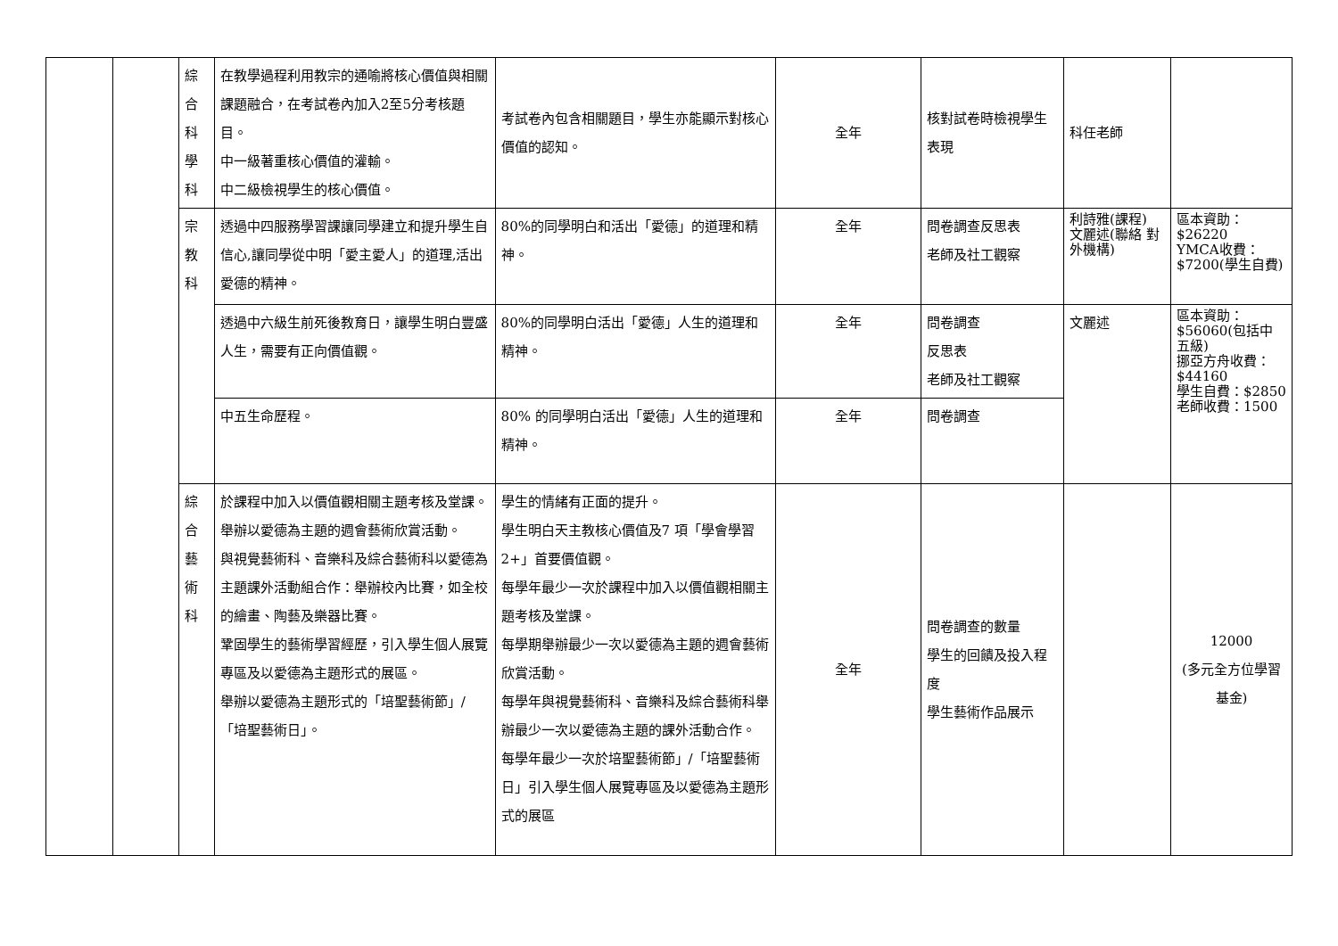| | | 綜 合 科 學 科 | 在教學過程利用教宗的通喻將核心價值與相關課題融合，在考試卷內加入2至5分考核題目。 中一級著重核心價值的灌輸。 中二級檢視學生的核心價值。 | 考試卷內包含相關題目，學生亦能顯示對核心價值的認知。 | 全年 | 核對試卷時檢視學生表現 | 科任老師 | |
| | | 宗 教 科 | 透過中四服務學習課讓同學建立和提升學生自信心,讓同學從中明「愛主愛人」的道理,活出愛德的精神。 | 80%的同學明白和活出「愛德」的道理和精神。 | 全年 | 問卷調查反思表 老師及社工觀察 | 利詩雅(課程) 文麗述(聯絡 對外機構) | 區本資助：$26220 YMCA收費：$7200(學生自費) |
| | | | 透過中六級生前死後教育日，讓學生明白豐盛人生，需要有正向價值觀。 | 80%的同學明白活出「愛德」人生的道理和精神。 | 全年 | 問卷調查 反思表 老師及社工觀察 | 文麗述 | 區本資助：$56060(包括中五級) 挪亞方舟收費：$44160 學生自費：$2850 老師收費：1500 |
| | | | 中五生命歷程。 | 80% 的同學明白活出「愛德」人生的道理和精神。 | 全年 | 問卷調查 | | |
| | | 綜 合 藝 術 科 | 於課程中加入以價值觀相關主題考核及堂課。 舉辦以愛德為主題的週會藝術欣賞活動。 與視覺藝術科、音樂科及綜合藝術科以愛德為主題課外活動組合作：舉辦校內比賽，如全校的繪畫、陶藝及樂器比賽。 鞏固學生的藝術學習經歷，引入學生個人展覽專區及以愛德為主題形式的展區。 舉辦以愛德為主題形式的「培聖藝術節」/「培聖藝術日」。 | 學生的情緒有正面的提升。 學生明白天主教核心價值及7 項「學會學習2+」首要價值觀。 每學年最少一次於課程中加入以價值觀相關主題考核及堂課。 每學期舉辦最少一次以愛德為主題的週會藝術欣賞活動。 每學年與視覺藝術科、音樂科及綜合藝術科舉辦最少一次以愛德為主題的課外活動合作。 每學年最少一次於培聖藝術節」/「培聖藝術日」引入學生個人展覽專區及以愛德為主題形式的展區 | 全年 | 問卷調查的數量 學生的回饋及投入程度 學生藝術作品展示 | | 12000 (多元全方位學習基金) |